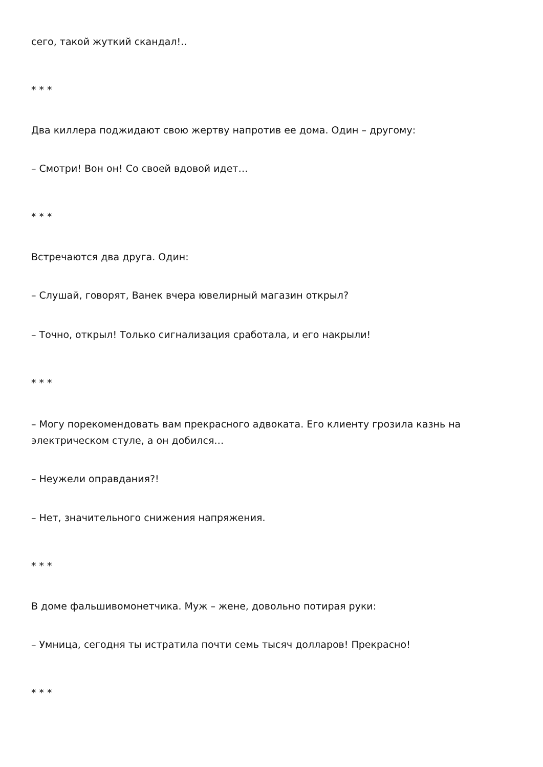сего, такой жуткий скандал!..
* * *
Два киллера поджидают свою жертву напротив ее дома. Один – другому:
– Смотри! Вон он! Со своей вдовой идет…
* * *
Встречаются два друга. Один:
– Слушай, говорят, Ванек вчера ювелирный магазин открыл?
– Точно, открыл! Только сигнализация сработала, и его накрыли!
* * *
– Могу порекомендовать вам прекрасного адвоката. Его клиенту грозила казнь на электрическом стуле, а он добился…
– Неужели оправдания?!
– Нет, значительного снижения напряжения.
* * *
В доме фальшивомонетчика. Муж – жене, довольно потирая руки:
– Умница, сегодня ты истратила почти семь тысяч долларов! Прекрасно!
* * *